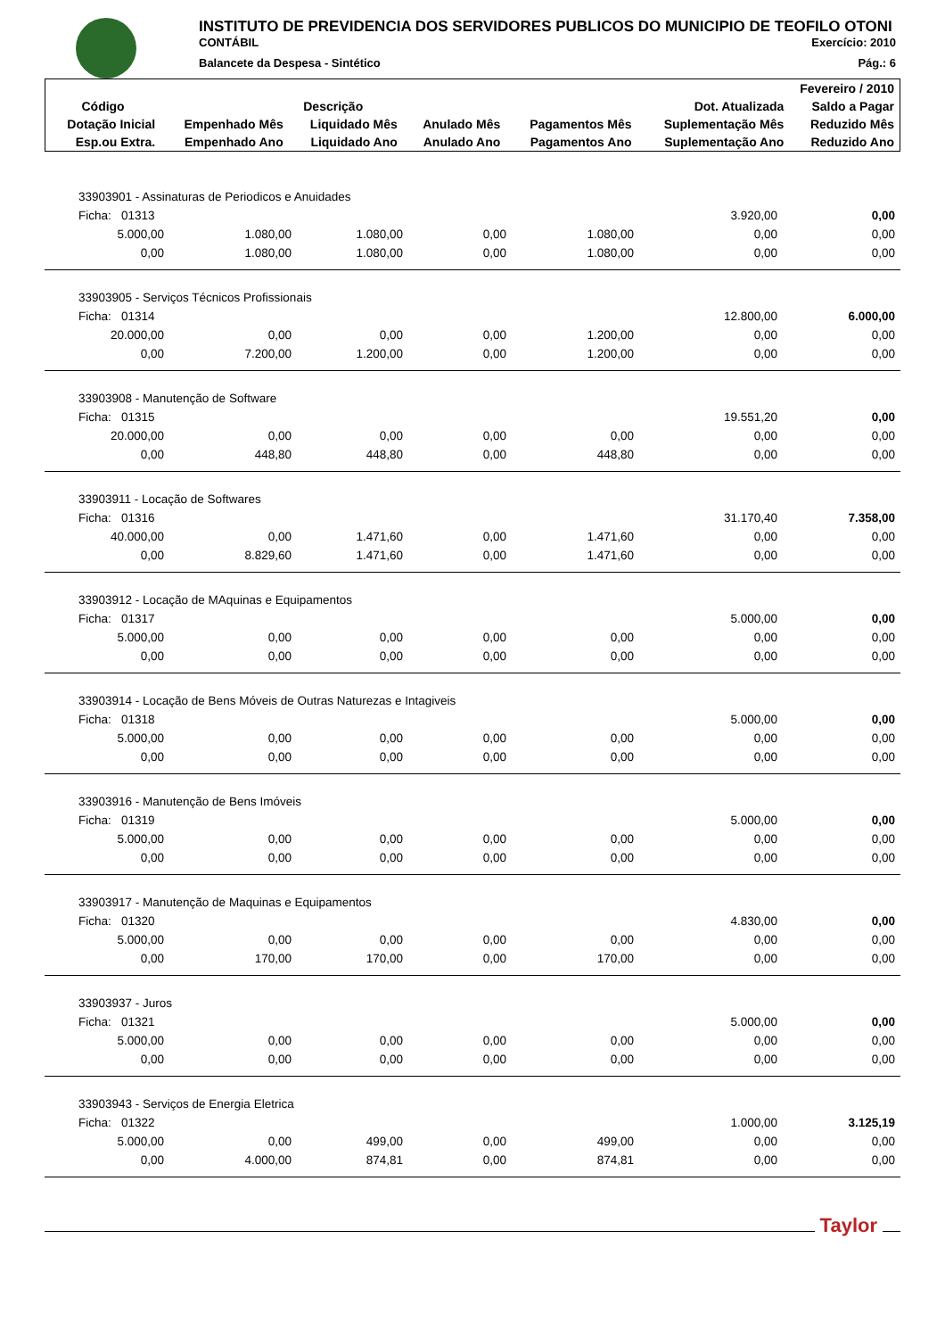INSTITUTO DE PREVIDENCIA DOS SERVIDORES PUBLICOS DO MUNICIPIO DE TEOFILO OTONI
CONTÁBIL Exercício: 2010
Balancete da Despesa - Sintético Pág.: 6
| Fevereiro / 2010 | | | | | | |
| --- | --- | --- | --- | --- | --- | --- |
| Código | Descrição | | | | Dot. Atualizada | Saldo a Pagar |
| Dotação Inicial | Empenhado Mês | Liquidado Mês | Anulado Mês | Pagamentos Mês | Suplementação Mês | Reduzido Mês |
| Esp.ou Extra. | Empenhado Ano | Liquidado Ano | Anulado Ano | Pagamentos Ano | Suplementação Ano | Reduzido Ano |
| 33903901 - Assinaturas de Periodicos e Anuidades | | | | | | |
| Ficha: 01313 | | | | | 3.920,00 | 0,00 |
| 5.000,00 | 1.080,00 | 1.080,00 | 0,00 | 1.080,00 | 0,00 | 0,00 |
| 0,00 | 1.080,00 | 1.080,00 | 0,00 | 1.080,00 | 0,00 | 0,00 |
| 33903905 - Serviços Técnicos Profissionais | | | | | | |
| Ficha: 01314 | | | | | 12.800,00 | 6.000,00 |
| 20.000,00 | 0,00 | 0,00 | 0,00 | 1.200,00 | 0,00 | 0,00 |
| 0,00 | 7.200,00 | 1.200,00 | 0,00 | 1.200,00 | 0,00 | 0,00 |
| 33903908 - Manutenção de Software | | | | | | |
| Ficha: 01315 | | | | | 19.551,20 | 0,00 |
| 20.000,00 | 0,00 | 0,00 | 0,00 | 0,00 | 0,00 | 0,00 |
| 0,00 | 448,80 | 448,80 | 0,00 | 448,80 | 0,00 | 0,00 |
| 33903911 - Locação de Softwares | | | | | | |
| Ficha: 01316 | | | | | 31.170,40 | 7.358,00 |
| 40.000,00 | 0,00 | 1.471,60 | 0,00 | 1.471,60 | 0,00 | 0,00 |
| 0,00 | 8.829,60 | 1.471,60 | 0,00 | 1.471,60 | 0,00 | 0,00 |
| 33903912 - Locação de MAquinas e Equipamentos | | | | | | |
| Ficha: 01317 | | | | | 5.000,00 | 0,00 |
| 5.000,00 | 0,00 | 0,00 | 0,00 | 0,00 | 0,00 | 0,00 |
| 0,00 | 0,00 | 0,00 | 0,00 | 0,00 | 0,00 | 0,00 |
| 33903914 - Locação de Bens Móveis de Outras Naturezas e Intagiveis | | | | | | |
| Ficha: 01318 | | | | | 5.000,00 | 0,00 |
| 5.000,00 | 0,00 | 0,00 | 0,00 | 0,00 | 0,00 | 0,00 |
| 0,00 | 0,00 | 0,00 | 0,00 | 0,00 | 0,00 | 0,00 |
| 33903916 - Manutenção de Bens Imóveis | | | | | | |
| Ficha: 01319 | | | | | 5.000,00 | 0,00 |
| 5.000,00 | 0,00 | 0,00 | 0,00 | 0,00 | 0,00 | 0,00 |
| 0,00 | 0,00 | 0,00 | 0,00 | 0,00 | 0,00 | 0,00 |
| 33903917 - Manutenção de Maquinas e Equipamentos | | | | | | |
| Ficha: 01320 | | | | | 4.830,00 | 0,00 |
| 5.000,00 | 0,00 | 0,00 | 0,00 | 0,00 | 0,00 | 0,00 |
| 0,00 | 170,00 | 170,00 | 0,00 | 170,00 | 0,00 | 0,00 |
| 33903937 - Juros | | | | | | |
| Ficha: 01321 | | | | | 5.000,00 | 0,00 |
| 5.000,00 | 0,00 | 0,00 | 0,00 | 0,00 | 0,00 | 0,00 |
| 0,00 | 0,00 | 0,00 | 0,00 | 0,00 | 0,00 | 0,00 |
| 33903943 - Serviços de Energia Eletrica | | | | | | |
| Ficha: 01322 | | | | | 1.000,00 | 3.125,19 |
| 5.000,00 | 0,00 | 499,00 | 0,00 | 499,00 | 0,00 | 0,00 |
| 0,00 | 4.000,00 | 874,81 | 0,00 | 874,81 | 0,00 | 0,00 |
Taylor